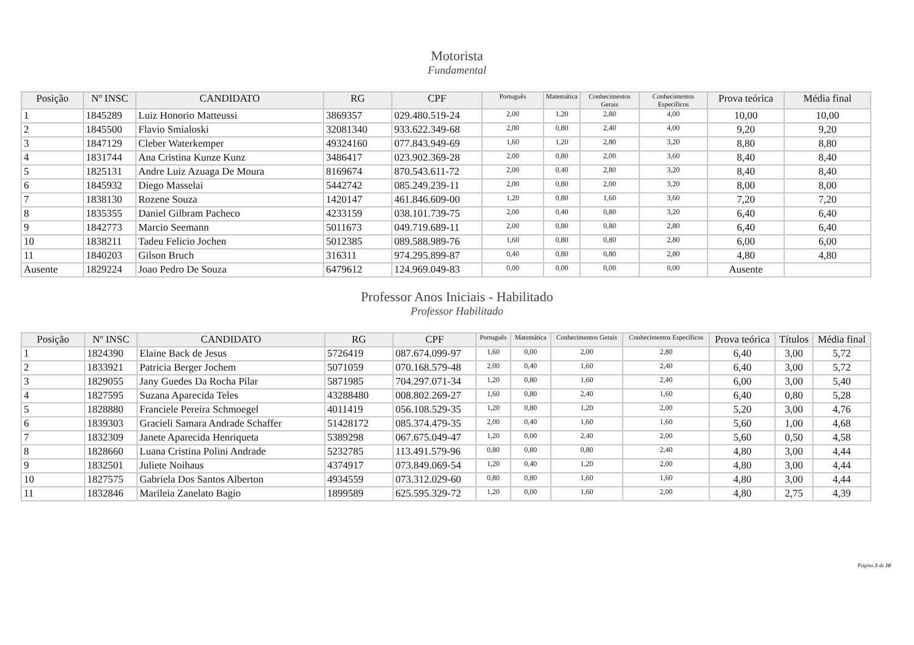Motorista
Fundamental
| Posição | Nº INSC | CANDIDATO | RG | CPF | Português | Matemática | Conhecimentos Gerais | Conhecimentos Específicos | Prova teórica | Média final |
| --- | --- | --- | --- | --- | --- | --- | --- | --- | --- | --- |
| 1 | 1845289 | Luiz Honorio Matteussi | 3869357 | 029.480.519-24 | 2,00 | 1,20 | 2,80 | 4,00 | 10,00 | 10,00 |
| 2 | 1845500 | Flavio Smialoski | 32081340 | 933.622.349-68 | 2,00 | 0,80 | 2,40 | 4,00 | 9,20 | 9,20 |
| 3 | 1847129 | Cleber Waterkemper | 49324160 | 077.843.949-69 | 1,60 | 1,20 | 2,80 | 3,20 | 8,80 | 8,80 |
| 4 | 1831744 | Ana Cristina Kunze Kunz | 3486417 | 023.902.369-28 | 2,00 | 0,80 | 2,00 | 3,60 | 8,40 | 8,40 |
| 5 | 1825131 | Andre Luiz Azuaga De Moura | 8169674 | 870.543.611-72 | 2,00 | 0,40 | 2,80 | 3,20 | 8,40 | 8,40 |
| 6 | 1845932 | Diego Masselai | 5442742 | 085.249.239-11 | 2,00 | 0,80 | 2,00 | 3,20 | 8,00 | 8,00 |
| 7 | 1838130 | Rozene Souza | 1420147 | 461.846.609-00 | 1,20 | 0,80 | 1,60 | 3,60 | 7,20 | 7,20 |
| 8 | 1835355 | Daniel Gilbram Pacheco | 4233159 | 038.101.739-75 | 2,00 | 0,40 | 0,80 | 3,20 | 6,40 | 6,40 |
| 9 | 1842773 | Marcio Seemann | 5011673 | 049.719.689-11 | 2,00 | 0,80 | 0,80 | 2,80 | 6,40 | 6,40 |
| 10 | 1838211 | Tadeu Felicio Jochen | 5012385 | 089.588.989-76 | 1,60 | 0,80 | 0,80 | 2,80 | 6,00 | 6,00 |
| 11 | 1840203 | Gilson Bruch | 316311 | 974.295.899-87 | 0,40 | 0,80 | 0,80 | 2,80 | 4,80 | 4,80 |
| Ausente | 1829224 | Joao Pedro De Souza | 6479612 | 124.969.049-83 | 0,00 | 0,00 | 0,00 | 0,00 | Ausente | |
Professor Anos Iniciais - Habilitado
Professor Habilitado
| Posição | Nº INSC | CANDIDATO | RG | CPF | Português | Matemática | Conhecimentos Gerais | Conhecimentos Específicos | Prova teórica | Títulos | Média final |
| --- | --- | --- | --- | --- | --- | --- | --- | --- | --- | --- | --- |
| 1 | 1824390 | Elaine Back de Jesus | 5726419 | 087.674.099-97 | 1,60 | 0,00 | 2,00 | 2,80 | 6,40 | 3,00 | 5,72 |
| 2 | 1833921 | Patricia Berger Jochem | 5071059 | 070.168.579-48 | 2,00 | 0,40 | 1,60 | 2,40 | 6,40 | 3,00 | 5,72 |
| 3 | 1829055 | Jany Guedes Da Rocha Pilar | 5871985 | 704.297.071-34 | 1,20 | 0,80 | 1,60 | 2,40 | 6,00 | 3,00 | 5,40 |
| 4 | 1827595 | Suzana Aparecida Teles | 43288480 | 008.802.269-27 | 1,60 | 0,80 | 2,40 | 1,60 | 6,40 | 0,80 | 5,28 |
| 5 | 1828880 | Franciele Pereira Schmoegel | 4011419 | 056.108.529-35 | 1,20 | 0,80 | 1,20 | 2,00 | 5,20 | 3,00 | 4,76 |
| 6 | 1839303 | Gracieli Samara Andrade Schaffer | 51428172 | 085.374.479-35 | 2,00 | 0,40 | 1,60 | 1,60 | 5,60 | 1,00 | 4,68 |
| 7 | 1832309 | Janete Aparecida Henriqueta | 5389298 | 067.675.049-47 | 1,20 | 0,00 | 2,40 | 2,00 | 5,60 | 0,50 | 4,58 |
| 8 | 1828660 | Luana Cristina Polini Andrade | 5232785 | 113.491.579-96 | 0,80 | 0,80 | 0,80 | 2,40 | 4,80 | 3,00 | 4,44 |
| 9 | 1832501 | Juliete Noihaus | 4374917 | 073.849.069-54 | 1,20 | 0,40 | 1,20 | 2,00 | 4,80 | 3,00 | 4,44 |
| 10 | 1827575 | Gabriela Dos Santos Alberton | 4934559 | 073.312.029-60 | 0,80 | 0,80 | 1,60 | 1,60 | 4,80 | 3,00 | 4,44 |
| 11 | 1832846 | Marileia Zanelato Bagio | 1899589 | 625.595.329-72 | 1,20 | 0,00 | 1,60 | 2,00 | 4,80 | 2,75 | 4,39 |
Página 3 de 10